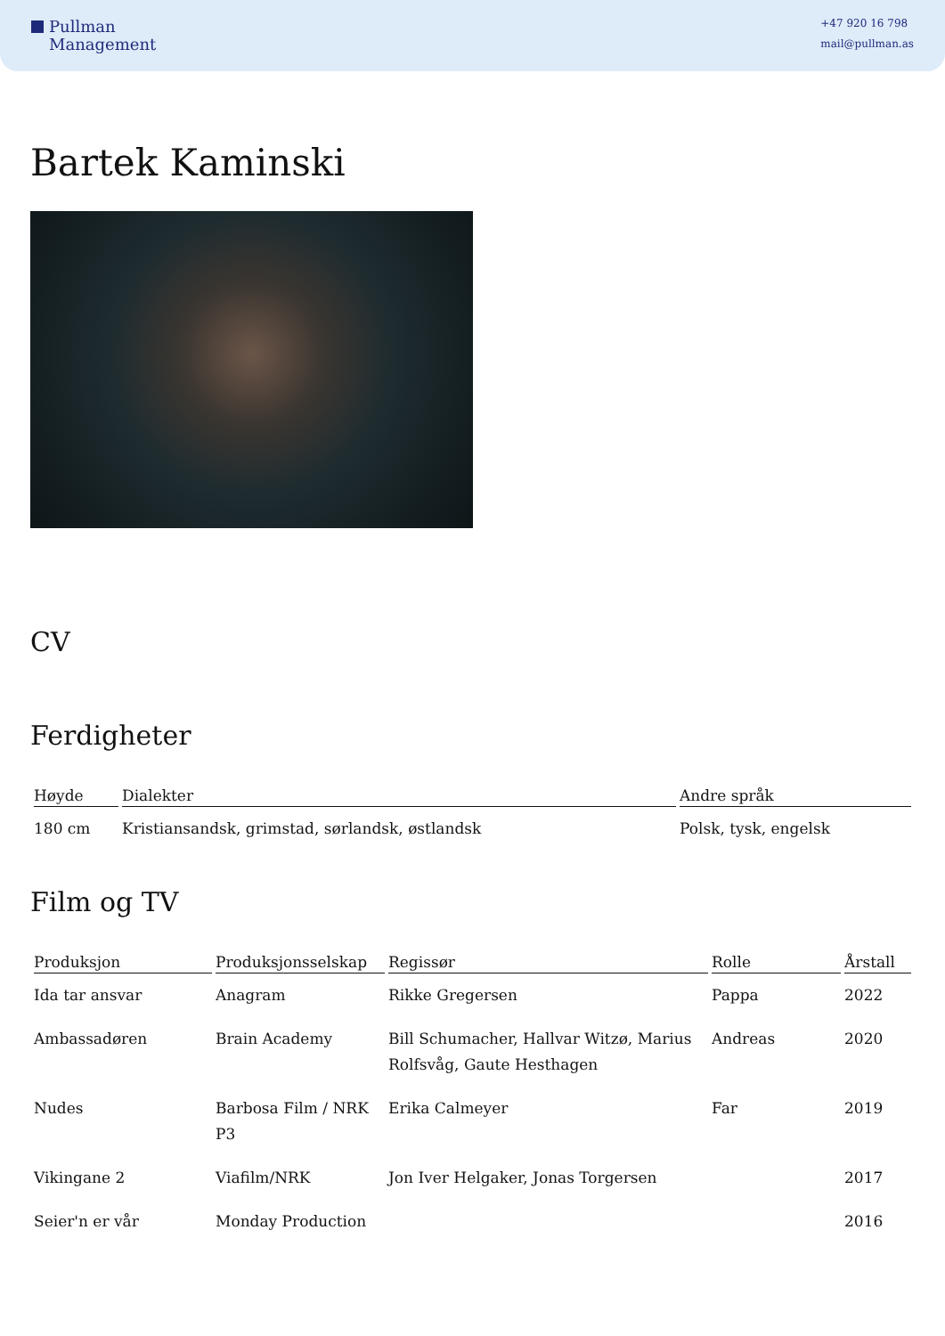Pullman
Management
+47 920 16 798
mail@pullman.as
Bartek Kaminski
CV
Ferdigheter
| Høyde | Dialekter | Andre språk |
| --- | --- | --- |
| 180 cm | Kristiansandsk, grimstad, sørlandsk, østlandsk | Polsk, tysk, engelsk |
Film og TV
| Produksjon | Produksjonsselskap | Regissør | Rolle | Årstall |
| --- | --- | --- | --- | --- |
| Ida tar ansvar | Anagram | Rikke Gregersen | Pappa | 2022 |
| Ambassadøren | Brain Academy | Bill Schumacher, Hallvar Witzø, Marius Rolfsvåg, Gaute Hesthagen | Andreas | 2020 |
| Nudes | Barbosa Film / NRK P3 | Erika Calmeyer | Far | 2019 |
| Vikingane 2 | Viafilm/NRK | Jon Iver Helgaker, Jonas Torgersen | | 2017 |
| Seier'n er vår | Monday Production | | | 2016 |